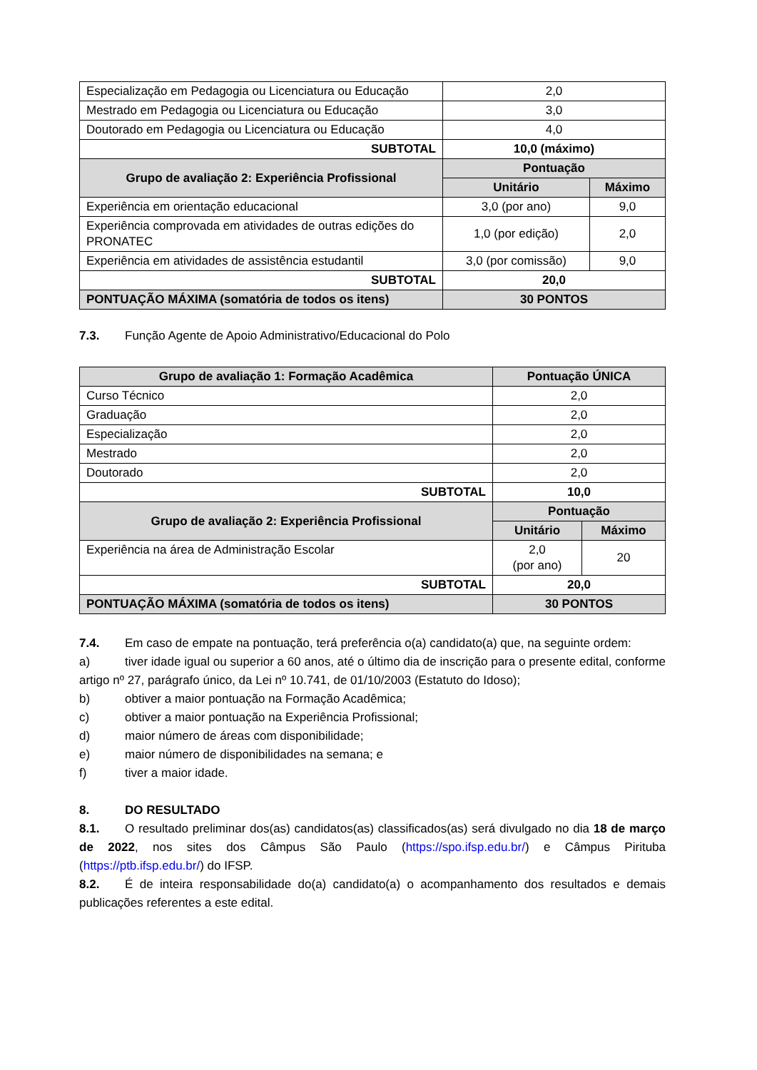| Especialização em Pedagogia ou Licenciatura ou Educação | 2,0 | |
| Mestrado em Pedagogia ou Licenciatura ou Educação | 3,0 | |
| Doutorado em Pedagogia ou Licenciatura ou Educação | 4,0 | |
| SUBTOTAL | 10,0 (máximo) | |
| Grupo de avaliação 2: Experiência Profissional | Pontuação | |
| | Unitário | Máximo |
| Experiência em orientação educacional | 3,0 (por ano) | 9,0 |
| Experiência comprovada em atividades de outras edições do PRONATEC | 1,0 (por edição) | 2,0 |
| Experiência em atividades de assistência estudantil | 3,0 (por comissão) | 9,0 |
| SUBTOTAL | 20,0 | |
| PONTUAÇÃO MÁXIMA (somatória de todos os itens) | 30 PONTOS | |
7.3. Função Agente de Apoio Administrativo/Educacional do Polo
| Grupo de avaliação 1: Formação Acadêmica | Pontuação ÚNICA | |
| --- | --- | --- |
| Curso Técnico | 2,0 | |
| Graduação | 2,0 | |
| Especialização | 2,0 | |
| Mestrado | 2,0 | |
| Doutorado | 2,0 | |
| SUBTOTAL | 10,0 | |
| Grupo de avaliação 2: Experiência Profissional | Pontuação | |
| | Unitário | Máximo |
| Experiência na área de Administração Escolar | 2,0 (por ano) | 20 |
| SUBTOTAL | 20,0 | |
| PONTUAÇÃO MÁXIMA (somatória de todos os itens) | 30 PONTOS | |
7.4. Em caso de empate na pontuação, terá preferência o(a) candidato(a) que, na seguinte ordem:
a) tiver idade igual ou superior a 60 anos, até o último dia de inscrição para o presente edital, conforme artigo nº 27, parágrafo único, da Lei nº 10.741, de 01/10/2003 (Estatuto do Idoso);
b) obtiver a maior pontuação na Formação Acadêmica;
c) obtiver a maior pontuação na Experiência Profissional;
d) maior número de áreas com disponibilidade;
e) maior número de disponibilidades na semana; e
f) tiver a maior idade.
8. DO RESULTADO
8.1. O resultado preliminar dos(as) candidatos(as) classificados(as) será divulgado no dia 18 de março de 2022, nos sites dos Câmpus São Paulo (https://spo.ifsp.edu.br/) e Câmpus Pirituba (https://ptb.ifsp.edu.br/) do IFSP.
8.2. É de inteira responsabilidade do(a) candidato(a) o acompanhamento dos resultados e demais publicações referentes a este edital.